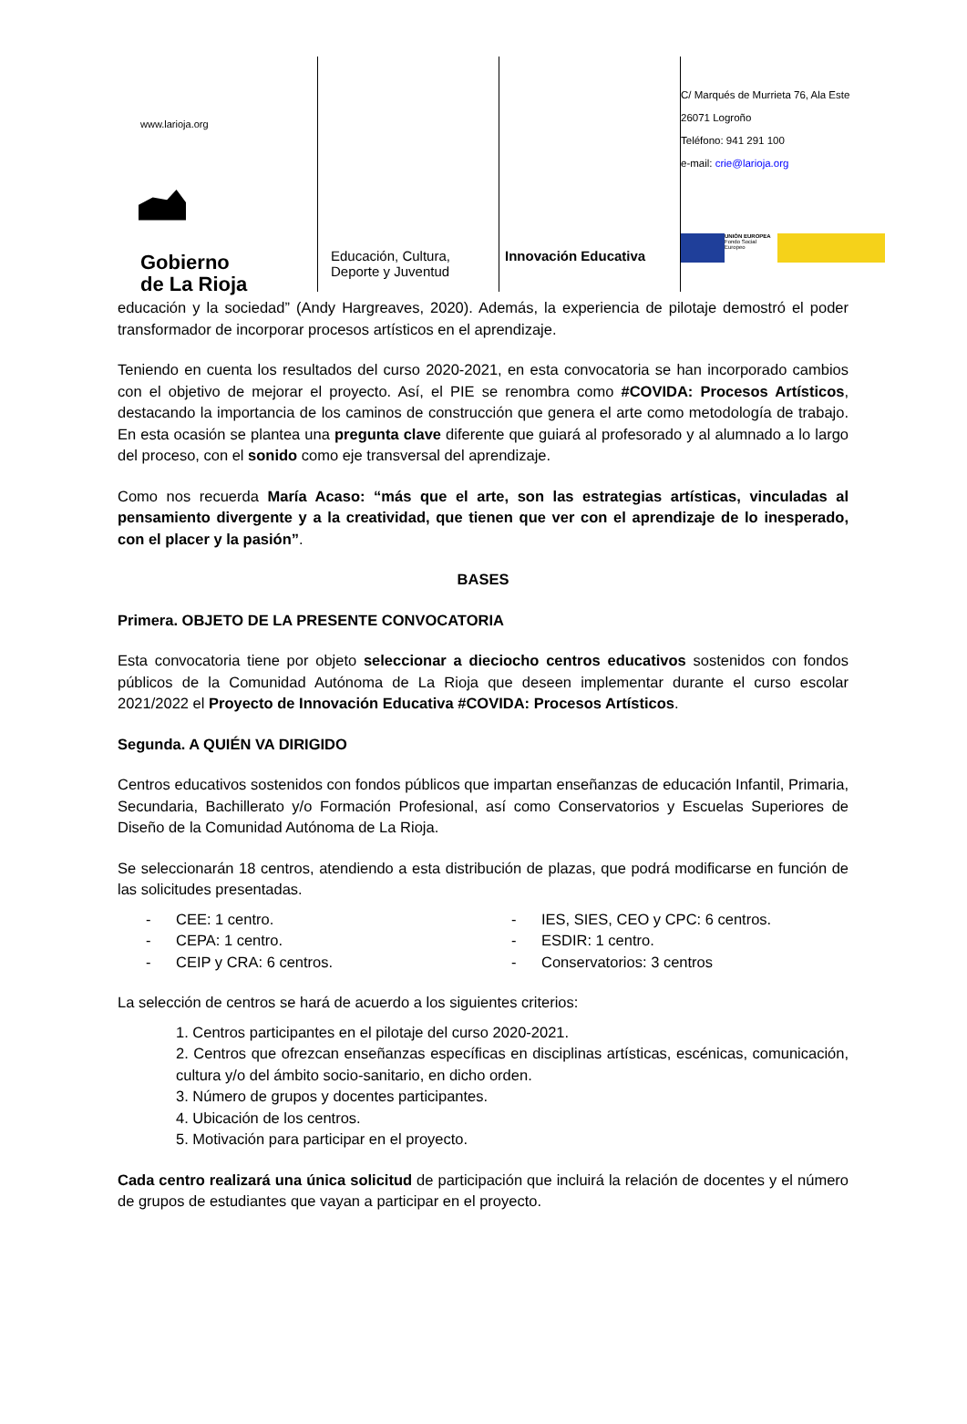www.larioja.org
Gobierno
de La Rioja
Educación, Cultura,
Deporte y Juventud
Innovación Educativa
C/ Marqués de Murrieta 76, Ala Este
26071 Logroño
Teléfono: 941 291 100
e-mail: crie@larioja.org
UNIÓN EUROPEA
Fondo Social Europeo
educación y la sociedad” (Andy Hargreaves, 2020). Además, la experiencia de pilotaje demostró el poder transformador de incorporar procesos artísticos en el aprendizaje.
Teniendo en cuenta los resultados del curso 2020-2021, en esta convocatoria se han incorporado cambios con el objetivo de mejorar el proyecto. Así, el PIE se renombra como #COVIDA: Procesos Artísticos, destacando la importancia de los caminos de construcción que genera el arte como metodología de trabajo. En esta ocasión se plantea una pregunta clave diferente que guiará al profesorado y al alumnado a lo largo del proceso, con el sonido como eje transversal del aprendizaje.
Como nos recuerda María Acaso: “más que el arte, son las estrategias artísticas, vinculadas al pensamiento divergente y a la creatividad, que tienen que ver con el aprendizaje de lo inesperado, con el placer y la pasión”.
BASES
Primera. OBJETO DE LA PRESENTE CONVOCATORIA
Esta convocatoria tiene por objeto seleccionar a dieciocho centros educativos sostenidos con fondos públicos de la Comunidad Autónoma de La Rioja que deseen implementar durante el curso escolar 2021/2022 el Proyecto de Innovación Educativa #COVIDA: Procesos Artísticos.
Segunda. A QUIÉN VA DIRIGIDO
Centros educativos sostenidos con fondos públicos que impartan enseñanzas de educación Infantil, Primaria, Secundaria, Bachillerato y/o Formación Profesional, así como Conservatorios y Escuelas Superiores de Diseño de la Comunidad Autónoma de La Rioja.
Se seleccionarán 18 centros, atendiendo a esta distribución de plazas, que podrá modificarse en función de las solicitudes presentadas.
CEE: 1 centro.
CEPA: 1 centro.
CEIP y CRA: 6 centros.
IES, SIES, CEO y CPC: 6 centros.
ESDIR: 1 centro.
Conservatorios: 3 centros
La selección de centros se hará de acuerdo a los siguientes criterios:
1. Centros participantes en el pilotaje del curso 2020-2021.
2. Centros que ofrezcan enseñanzas específicas en disciplinas artísticas, escénicas, comunicación, cultura y/o del ámbito socio-sanitario, en dicho orden.
3. Número de grupos y docentes participantes.
4. Ubicación de los centros.
5. Motivación para participar en el proyecto.
Cada centro realizará una única solicitud de participación que incluirá la relación de docentes y el número de grupos de estudiantes que vayan a participar en el proyecto.